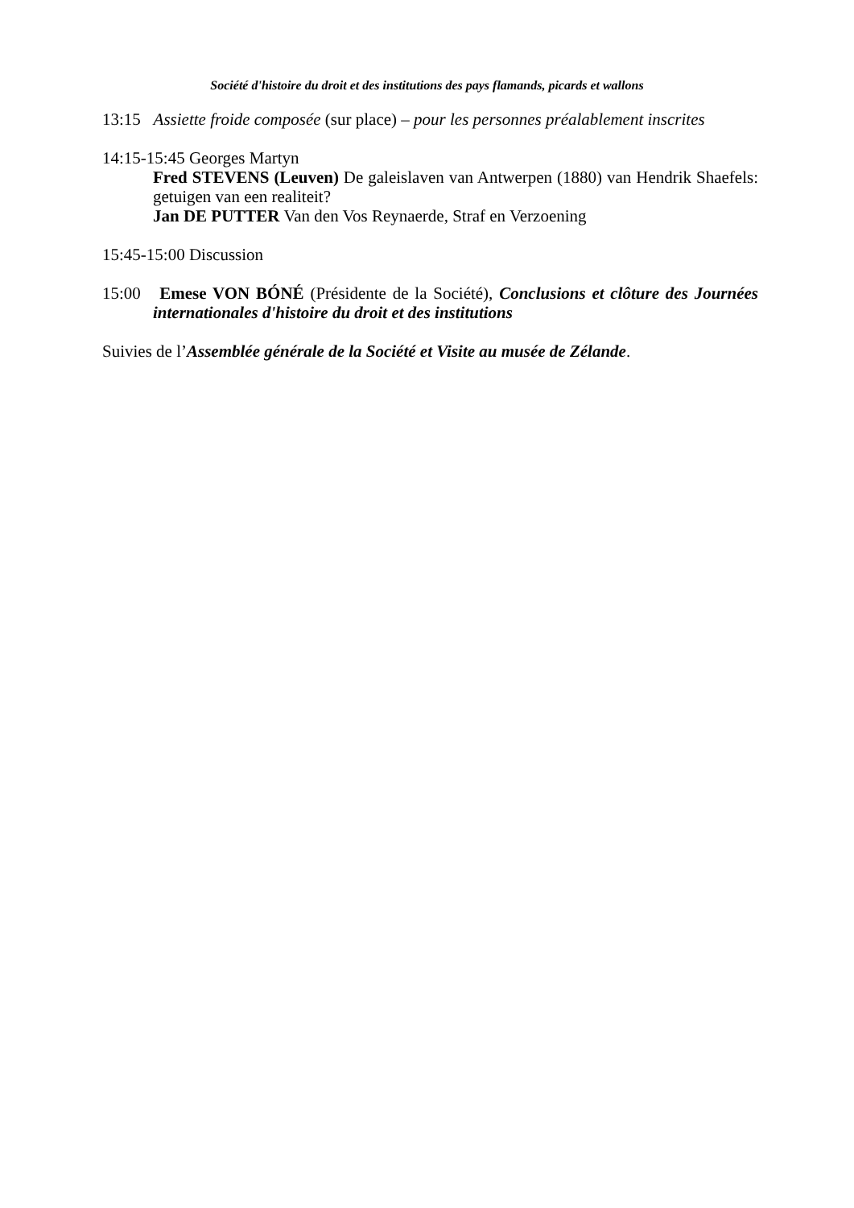Société d'histoire du droit et des institutions des pays flamands, picards et wallons
13:15 Assiette froide composée (sur place) – pour les personnes préalablement inscrites
14:15-15:45 Georges Martyn
Fred STEVENS (Leuven) De galeislaven van Antwerpen (1880) van Hendrik Shaefels: getuigen van een realiteit?
Jan DE PUTTER Van den Vos Reynaerde, Straf en Verzoening
15:45-15:00 Discussion
15:00 Emese VON BÓNÉ (Présidente de la Société), Conclusions et clôture des Journées internationales d'histoire du droit et des institutions
Suivies de l’Assemblée générale de la Société et Visite au musée de Zélande.